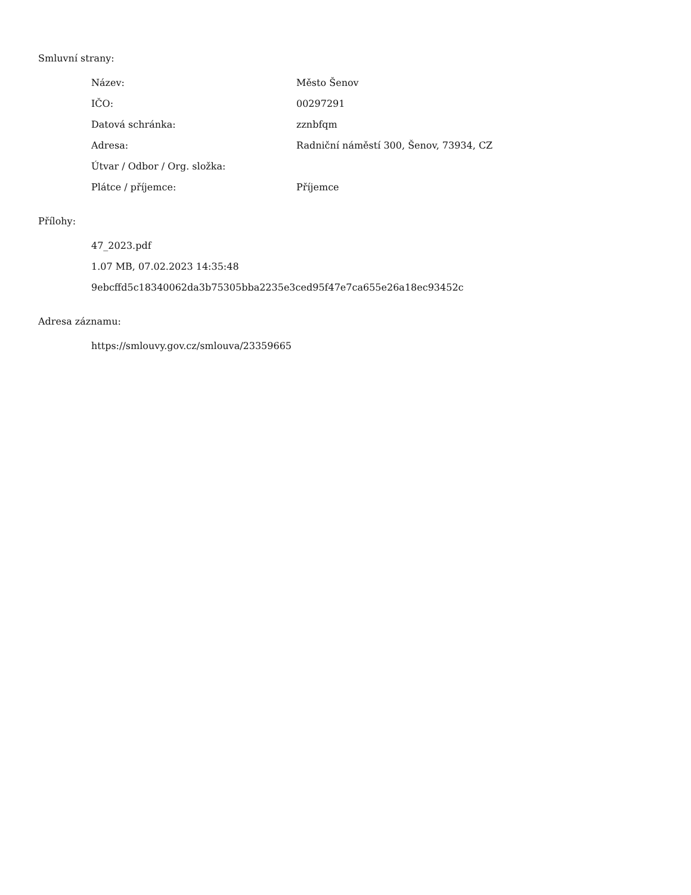Smluvní strany:
| Název: | Město Šenov |
| IČO: | 00297291 |
| Datová schránka: | zznbfqm |
| Adresa: | Radniční náměstí 300, Šenov, 73934, CZ |
| Útvar / Odbor / Org. složka: | |
| Plátce / příjemce: | Příjemce |
Přílohy:
47_2023.pdf
1.07 MB, 07.02.2023 14:35:48
9ebcffd5c18340062da3b75305bba2235e3ced95f47e7ca655e26a18ec93452c
Adresa záznamu:
https://smlouvy.gov.cz/smlouva/23359665